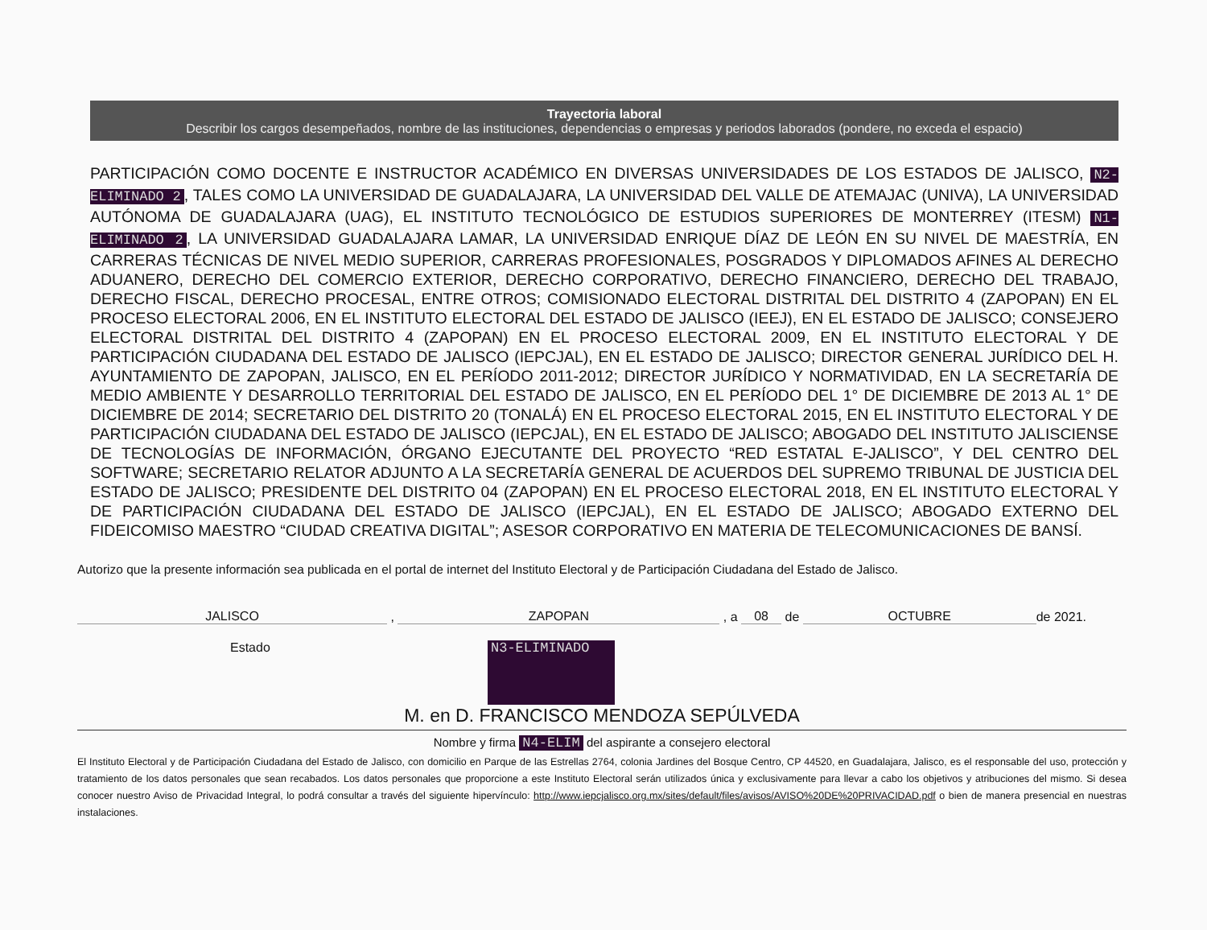Trayectoria laboral
Describir los cargos desempeñados, nombre de las instituciones, dependencias o empresas y periodos laborados (pondere, no exceda el espacio)
PARTICIPACIÓN COMO DOCENTE E INSTRUCTOR ACADÉMICO EN DIVERSAS UNIVERSIDADES DE LOS ESTADOS DE JALISCO, N2-ELIMINADO 2, TALES COMO LA UNIVERSIDAD DE GUADALAJARA, LA UNIVERSIDAD DEL VALLE DE ATEMAJAC (UNIVA), LA UNIVERSIDAD AUTÓNOMA DE GUADALAJARA (UAG), EL INSTITUTO TECNOLÓGICO DE ESTUDIOS SUPERIORES DE MONTERREY (ITESM) N1-ELIMINADO 2, LA UNIVERSIDAD GUADALAJARA LAMAR, LA UNIVERSIDAD ENRIQUE DÍAZ DE LEÓN EN SU NIVEL DE MAESTRÍA, EN CARRERAS TÉCNICAS DE NIVEL MEDIO SUPERIOR, CARRERAS PROFESIONALES, POSGRADOS Y DIPLOMADOS AFINES AL DERECHO ADUANERO, DERECHO DEL COMERCIO EXTERIOR, DERECHO CORPORATIVO, DERECHO FINANCIERO, DERECHO DEL TRABAJO, DERECHO FISCAL, DERECHO PROCESAL, ENTRE OTROS; COMISIONADO ELECTORAL DISTRITAL DEL DISTRITO 4 (ZAPOPAN) EN EL PROCESO ELECTORAL 2006, EN EL INSTITUTO ELECTORAL DEL ESTADO DE JALISCO (IEEJ), EN EL ESTADO DE JALISCO; CONSEJERO ELECTORAL DISTRITAL DEL DISTRITO 4 (ZAPOPAN) EN EL PROCESO ELECTORAL 2009, EN EL INSTITUTO ELECTORAL Y DE PARTICIPACIÓN CIUDADANA DEL ESTADO DE JALISCO (IEPCJAL), EN EL ESTADO DE JALISCO; DIRECTOR GENERAL JURÍDICO DEL H. AYUNTAMIENTO DE ZAPOPAN, JALISCO, EN EL PERÍODO 2011-2012; DIRECTOR JURÍDICO Y NORMATIVIDAD, EN LA SECRETARÍA DE MEDIO AMBIENTE Y DESARROLLO TERRITORIAL DEL ESTADO DE JALISCO, EN EL PERÍODO DEL 1° DE DICIEMBRE DE 2013 AL 1° DE DICIEMBRE DE 2014; SECRETARIO DEL DISTRITO 20 (TONALÁ) EN EL PROCESO ELECTORAL 2015, EN EL INSTITUTO ELECTORAL Y DE PARTICIPACIÓN CIUDADANA DEL ESTADO DE JALISCO (IEPCJAL), EN EL ESTADO DE JALISCO; ABOGADO DEL INSTITUTO JALISCIENSE DE TECNOLOGÍAS DE INFORMACIÓN, ÓRGANO EJECUTANTE DEL PROYECTO “RED ESTATAL E-JALISCO”, Y DEL CENTRO DEL SOFTWARE; SECRETARIO RELATOR ADJUNTO A LA SECRETARÍA GENERAL DE ACUERDOS DEL SUPREMO TRIBUNAL DE JUSTICIA DEL ESTADO DE JALISCO; PRESIDENTE DEL DISTRITO 04 (ZAPOPAN) EN EL PROCESO ELECTORAL 2018, EN EL INSTITUTO ELECTORAL Y DE PARTICIPACIÓN CIUDADANA DEL ESTADO DE JALISCO (IEPCJAL), EN EL ESTADO DE JALISCO; ABOGADO EXTERNO DEL FIDEICOMISO MAESTRO “CIUDAD CREATIVA DIGITAL”; ASESOR CORPORATIVO EN MATERIA DE TELECOMUNICACIONES DE BANSÍ.
Autorizo que la presente información sea publicada en el portal de internet del Instituto Electoral y de Participación Ciudadana del Estado de Jalisco.
JALISCO , ZAPOPAN , a 08 de OCTUBRE de 2021.
Estado
N3-ELIMINADO
M. en D. FRANCISCO MENDOZA SEPÚLVEDA
Nombre y firma N4-ELIM del aspirante a consejero electoral
El Instituto Electoral y de Participación Ciudadana del Estado de Jalisco, con domicilio en Parque de las Estrellas 2764, colonia Jardines del Bosque Centro, CP 44520, en Guadalajara, Jalisco, es el responsable del uso, protección y tratamiento de los datos personales que sean recabados. Los datos personales que proporcione a este Instituto Electoral serán utilizados única y exclusivamente para llevar a cabo los objetivos y atribuciones del mismo. Si desea conocer nuestro Aviso de Privacidad Integral, lo podrá consultar a través del siguiente hipervínculo: http://www.iepcjalisco.org.mx/sites/default/files/avisos/AVISO%20DE%20PRIVACIDAD.pdf o bien de manera presencial en nuestras instalaciones.